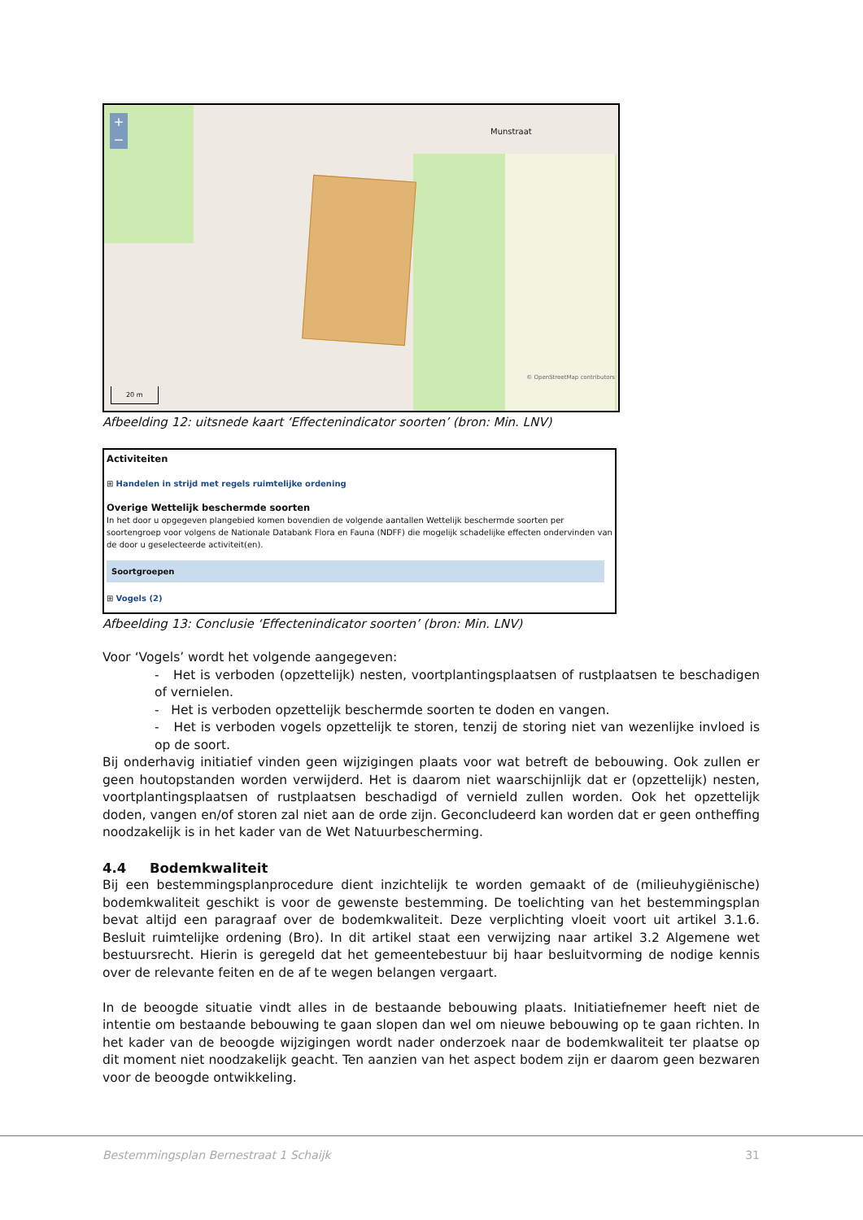+
−
Munstraat
© OpenStreetMap contributors
20 m
Afbeelding 12: uitsnede kaart ‘Effectenindicator soorten’ (bron: Min. LNV)
Activiteiten
⊞ Handelen in strijd met regels ruimtelijke ordening
Overige Wettelijk beschermde soorten
In het door u opgegeven plangebied komen bovendien de volgende aantallen Wettelijk beschermde soorten per soortengroep voor volgens de Nationale Databank Flora en Fauna (NDFF) die mogelijk schadelijke effecten ondervinden van de door u geselecteerde activiteit(en).
Soortgroepen
⊞ Vogels (2)
Afbeelding 13: Conclusie ‘Effectenindicator soorten’ (bron: Min. LNV)
Voor ‘Vogels’ wordt het volgende aangegeven:
- Het is verboden (opzettelijk) nesten, voortplantingsplaatsen of rustplaatsen te beschadigen of vernielen.
- Het is verboden opzettelijk beschermde soorten te doden en vangen.
- Het is verboden vogels opzettelijk te storen, tenzij de storing niet van wezenlijke invloed is op de soort.
Bij onderhavig initiatief vinden geen wijzigingen plaats voor wat betreft de bebouwing. Ook zullen er geen houtopstanden worden verwijderd. Het is daarom niet waarschijnlijk dat er (opzettelijk) nesten, voortplantingsplaatsen of rustplaatsen beschadigd of vernield zullen worden. Ook het opzettelijk doden, vangen en/of storen zal niet aan de orde zijn. Geconcludeerd kan worden dat er geen ontheffing noodzakelijk is in het kader van de Wet Natuurbescherming.
4.4 Bodemkwaliteit
Bij een bestemmingsplanprocedure dient inzichtelijk te worden gemaakt of de (milieuhygiënische) bodemkwaliteit geschikt is voor de gewenste bestemming. De toelichting van het bestemmingsplan bevat altijd een paragraaf over de bodemkwaliteit. Deze verplichting vloeit voort uit artikel 3.1.6. Besluit ruimtelijke ordening (Bro). In dit artikel staat een verwijzing naar artikel 3.2 Algemene wet bestuursrecht. Hierin is geregeld dat het gemeentebestuur bij haar besluitvorming de nodige kennis over de relevante feiten en de af te wegen belangen vergaart.
In de beoogde situatie vindt alles in de bestaande bebouwing plaats. Initiatiefnemer heeft niet de intentie om bestaande bebouwing te gaan slopen dan wel om nieuwe bebouwing op te gaan richten. In het kader van de beoogde wijzigingen wordt nader onderzoek naar de bodemkwaliteit ter plaatse op dit moment niet noodzakelijk geacht. Ten aanzien van het aspect bodem zijn er daarom geen bezwaren voor de beoogde ontwikkeling.
Bestemmingsplan Bernestraat 1 Schaijk 31